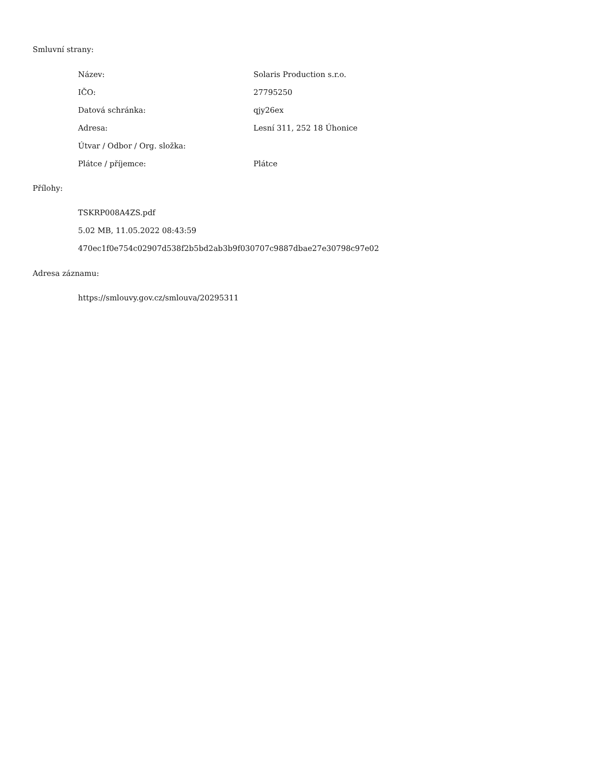Smluvní strany:
| Název: | Solaris Production s.r.o. |
| IČO: | 27795250 |
| Datová schránka: | qjy26ex |
| Adresa: | Lesní 311, 252 18 Úhonice |
| Útvar / Odbor / Org. složka: | |
| Plátce / příjemce: | Plátce |
Přílohy:
TSKRP008A4ZS.pdf
5.02 MB, 11.05.2022 08:43:59
470ec1f0e754c02907d538f2b5bd2ab3b9f030707c9887dbae27e30798c97e02
Adresa záznamu:
https://smlouvy.gov.cz/smlouva/20295311